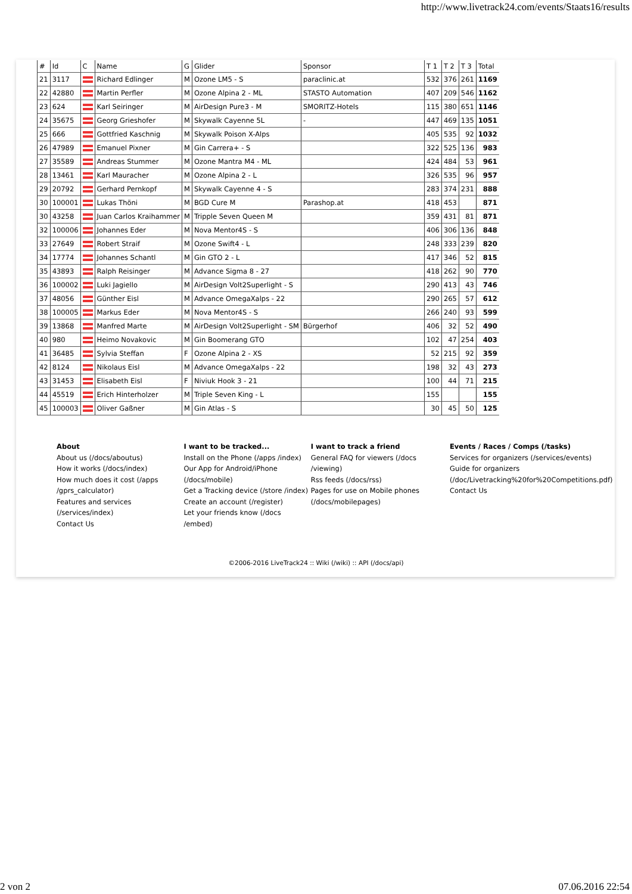http://www.livetrack24.com/events/Staats16/results
| # | Id | C | Name | G | Glider | Sponsor | T 1 | T 2 | T 3 | Total |
| --- | --- | --- | --- | --- | --- | --- | --- | --- | --- | --- |
| 21 | 3117 | | Richard Edlinger | M | Ozone LM5 - S | paraclinic.at | 532 | 376 | 261 | 1169 |
| 22 | 42880 | | Martin Perfler | M | Ozone Alpina 2 - ML | STASTO Automation | 407 | 209 | 546 | 1162 |
| 23 | 624 | | Karl Seiringer | M | AirDesign Pure3 - M | SMORITZ-Hotels | 115 | 380 | 651 | 1146 |
| 24 | 35675 | | Georg Grieshofer | M | Skywalk Cayenne 5L | - | 447 | 469 | 135 | 1051 |
| 25 | 666 | | Gottfried Kaschnig | M | Skywalk Poison X-Alps | | 405 | 535 | 92 | 1032 |
| 26 | 47989 | | Emanuel Pixner | M | Gin Carrera+ - S | | 322 | 525 | 136 | 983 |
| 27 | 35589 | | Andreas Stummer | M | Ozone Mantra M4 - ML | | 424 | 484 | 53 | 961 |
| 28 | 13461 | | Karl Mauracher | M | Ozone Alpina 2 - L | | 326 | 535 | 96 | 957 |
| 29 | 20792 | | Gerhard Pernkopf | M | Skywalk Cayenne 4 - S | | 283 | 374 | 231 | 888 |
| 30 | 100001 | | Lukas Thöni | M | BGD Cure M | Parashop.at | 418 | 453 | | 871 |
| 30 | 43258 | | Juan Carlos Kraihammer | M | Tripple Seven Queen M | | 359 | 431 | 81 | 871 |
| 32 | 100006 | | Johannes Eder | M | Nova Mentor4S - S | | 406 | 306 | 136 | 848 |
| 33 | 27649 | | Robert Straif | M | Ozone Swift4 - L | | 248 | 333 | 239 | 820 |
| 34 | 17774 | | Johannes Schantl | M | Gin GTO 2 - L | | 417 | 346 | 52 | 815 |
| 35 | 43893 | | Ralph Reisinger | M | Advance Sigma 8 - 27 | | 418 | 262 | 90 | 770 |
| 36 | 100002 | | Luki Jagiello | M | AirDesign Volt2Superlight - S | | 290 | 413 | 43 | 746 |
| 37 | 48056 | | Günther Eisl | M | Advance OmegaXalps - 22 | | 290 | 265 | 57 | 612 |
| 38 | 100005 | | Markus Eder | M | Nova Mentor4S - S | | 266 | 240 | 93 | 599 |
| 39 | 13868 | | Manfred Marte | M | AirDesign Volt2Superlight - SM | Bürgerhof | 406 | 32 | 52 | 490 |
| 40 | 980 | | Heimo Novakovic | M | Gin Boomerang GTO | | 102 | 47 | 254 | 403 |
| 41 | 36485 | | Sylvia Steffan | F | Ozone Alpina 2 - XS | | 52 | 215 | 92 | 359 |
| 42 | 8124 | | Nikolaus Eisl | M | Advance OmegaXalps - 22 | | 198 | 32 | 43 | 273 |
| 43 | 31453 | | Elisabeth Eisl | F | Niviuk Hook 3 - 21 | | 100 | 44 | 71 | 215 |
| 44 | 45519 | | Erich Hinterholzer | M | Triple Seven King - L | | 155 | | | 155 |
| 45 | 100003 | | Oliver Gaßner | M | Gin Atlas - S | | 30 | 45 | 50 | 125 |
About
About us (/docs/aboutus)
How it works (/docs/index)
How much does it cost (/apps /gprs_calculator)
Features and services (/services/index)
Contact Us
I want to be tracked...
Install on the Phone (/apps /index)
Our App for Android/iPhone (/docs/mobile)
Get a Tracking device (/store /index)
Create an account (/register)
Let your friends know (/docs /embed)
I want to track a friend
General FAQ for viewers (/docs /viewing)
Rss feeds (/docs/rss)
Pages for use on Mobile phones (/docs/mobilepages)
Events / Races / Comps (/tasks)
Services for organizers (/services/events)
Guide for organizers (/doc/Livetracking%20for%20Competitions.pdf)
Contact Us
©2006-2016 LiveTrack24 :: Wiki (/wiki) :: API (/docs/api)
2 von 2 07.06.2016 22:54